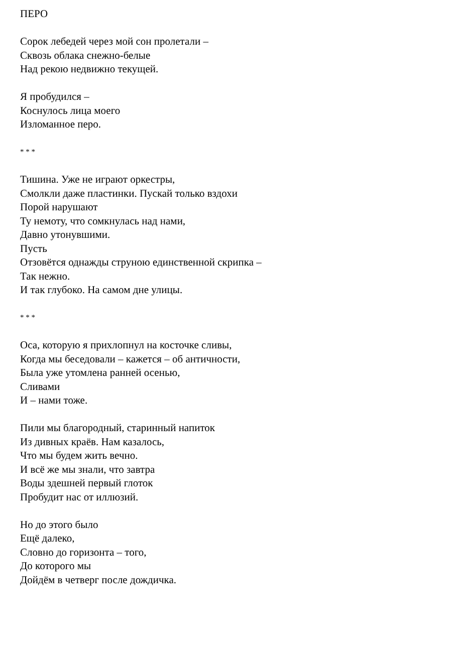ПЕРО
Сорок лебедей через мой сон пролетали –
Сквозь облака снежно-белые
Над рекою недвижно текущей.
Я пробудился –
Коснулось лица моего
Изломанное перо.
* * *
Тишина. Уже не играют оркестры,
Смолкли даже пластинки. Пускай только вздохи
Порой нарушают
Ту немоту, что сомкнулась над нами,
Давно утонувшими.
Пусть
Отзовётся однажды струною единственной скрипка –
Так нежно.
И так глубоко. На самом дне улицы.
* * *
Оса, которую я прихлопнул на косточке сливы,
Когда мы беседовали – кажется – об античности,
Была уже утомлена ранней осенью,
Сливами
И – нами тоже.
Пили мы благородный, старинный напиток
Из дивных краёв. Нам казалось,
Что мы будем жить вечно.
И всё же мы знали, что завтра
Воды здешней первый глоток
Пробудит нас от иллюзий.
Но до этого было
Ещё далеко,
Словно до горизонта – того,
До которого мы
Дойдём в четверг после дождичка.